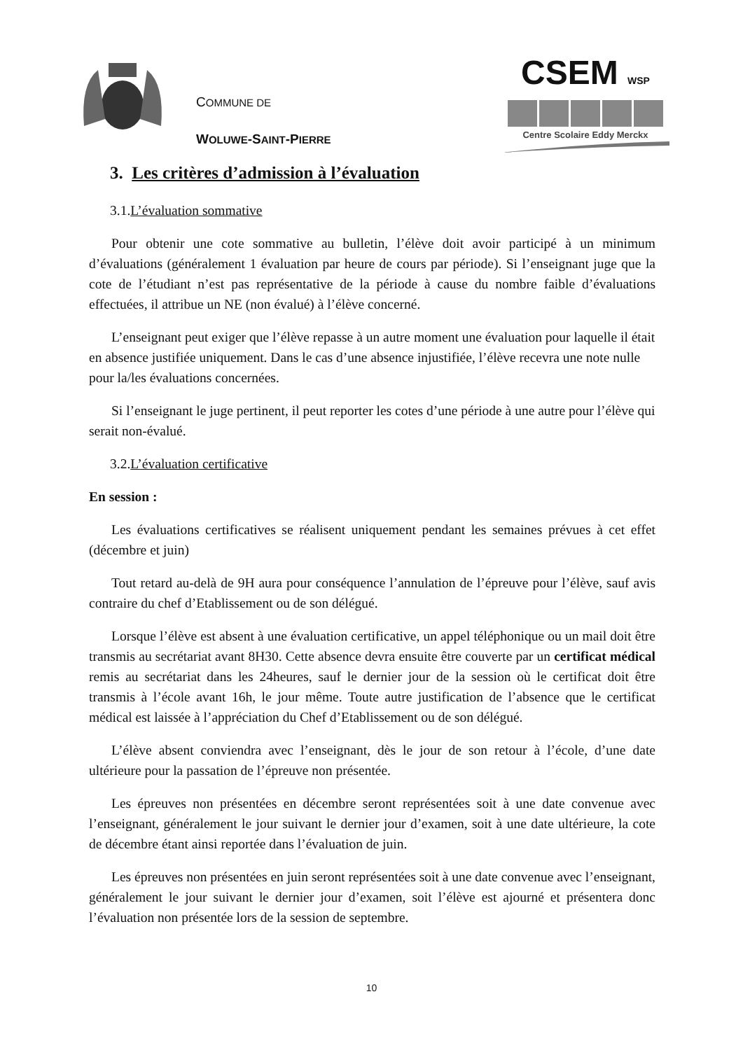COMMUNE DE
WOLUWE-SAINT-PIERRE
CSEM WSP
Centre Scolaire Eddy Merckx
3. Les critères d’admission à l’évaluation
3.1.L’évaluation sommative
Pour obtenir une cote sommative au bulletin, l’élève doit avoir participé à un minimum d’évaluations (généralement 1 évaluation par heure de cours par période). Si l’enseignant juge que la cote de l’étudiant n’est pas représentative de la période à cause du nombre faible d’évaluations effectuées, il attribue un NE (non évalué) à l’élève concerné.
L’enseignant peut exiger que l’élève repasse à un autre moment une évaluation pour laquelle il était en absence justifiée uniquement. Dans le cas d’une absence injustifiée, l’élève recevra une note nulle pour la/les évaluations concernées.
Si l’enseignant le juge pertinent, il peut reporter les cotes d’une période à une autre pour l’élève qui serait non-évalué.
3.2.L’évaluation certificative
En session :
Les évaluations certificatives se réalisent uniquement pendant les semaines prévues à cet effet (décembre et juin)
Tout retard au-delà de 9H aura pour conséquence l’annulation de l’épreuve pour l’élève, sauf avis contraire du chef d’Etablissement ou de son délégué.
Lorsque l’élève est absent à une évaluation certificative, un appel téléphonique ou un mail doit être transmis au secrétariat avant 8H30. Cette absence devra ensuite être couverte par un certificat médical remis au secrétariat dans les 24heures, sauf le dernier jour de la session où le certificat doit être transmis à l’école avant 16h, le jour même. Toute autre justification de l’absence que le certificat médical est laissée à l’appréciation du Chef d’Etablissement ou de son délégué.
L’élève absent conviendra avec l’enseignant, dès le jour de son retour à l’école, d’une date ultérieure pour la passation de l’épreuve non présentée.
Les épreuves non présentées en décembre seront représentées soit à une date convenue avec l’enseignant, généralement le jour suivant le dernier jour d’examen, soit à une date ultérieure, la cote de décembre étant ainsi reportée dans l’évaluation de juin.
Les épreuves non présentées en juin seront représentées soit à une date convenue avec l’enseignant, généralement le jour suivant le dernier jour d’examen, soit l’élève est ajourné et présentera donc l’évaluation non présentée lors de la session de septembre.
10